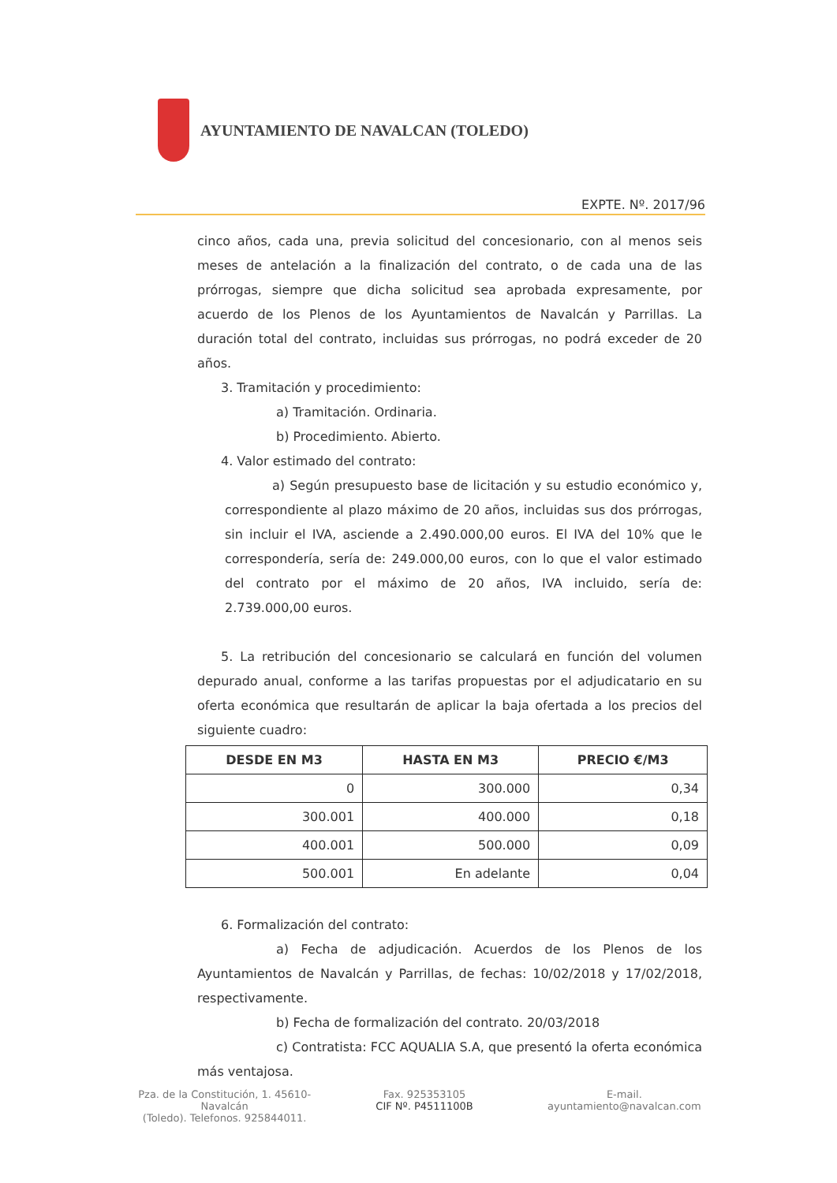AYUNTAMIENTO DE NAVALCAN (TOLEDO)
EXPTE. Nº. 2017/96
cinco años, cada una, previa solicitud del concesionario, con al menos seis meses de antelación a la finalización del contrato, o de cada una de las prórrogas, siempre que dicha solicitud sea aprobada expresamente, por acuerdo de los Plenos de los Ayuntamientos de Navalcán y Parrillas. La duración total del contrato, incluidas sus prórrogas, no podrá exceder de 20 años.
3. Tramitación y procedimiento:
a) Tramitación. Ordinaria.
b) Procedimiento. Abierto.
4. Valor estimado del contrato:
a) Según presupuesto base de licitación y su estudio económico y, correspondiente al plazo máximo de 20 años, incluidas sus dos prórrogas, sin incluir el IVA, asciende a 2.490.000,00 euros. El IVA del 10% que le correspondería, sería de: 249.000,00 euros, con lo que el valor estimado del contrato por el máximo de 20 años, IVA incluido, sería de: 2.739.000,00 euros.
5. La retribución del concesionario se calculará en función del volumen depurado anual, conforme a las tarifas propuestas por el adjudicatario en su oferta económica que resultarán de aplicar la baja ofertada a los precios del siguiente cuadro:
| DESDE EN M3 | HASTA EN M3 | PRECIO €/M3 |
| --- | --- | --- |
| 0 | 300.000 | 0,34 |
| 300.001 | 400.000 | 0,18 |
| 400.001 | 500.000 | 0,09 |
| 500.001 | En adelante | 0,04 |
6. Formalización del contrato:
a) Fecha de adjudicación. Acuerdos de los Plenos de los Ayuntamientos de Navalcán y Parrillas, de fechas: 10/02/2018 y 17/02/2018, respectivamente.
b) Fecha de formalización del contrato. 20/03/2018
c) Contratista: FCC AQUALIA S.A, que presentó la oferta económica más ventajosa.
Pza. de la Constitución, 1. 45610-Navalcán
(Toledo). Telefonos. 925844011.
Fax. 925353105
CIF Nº. P4511100B
E-mail.
ayuntamiento@navalcan.com